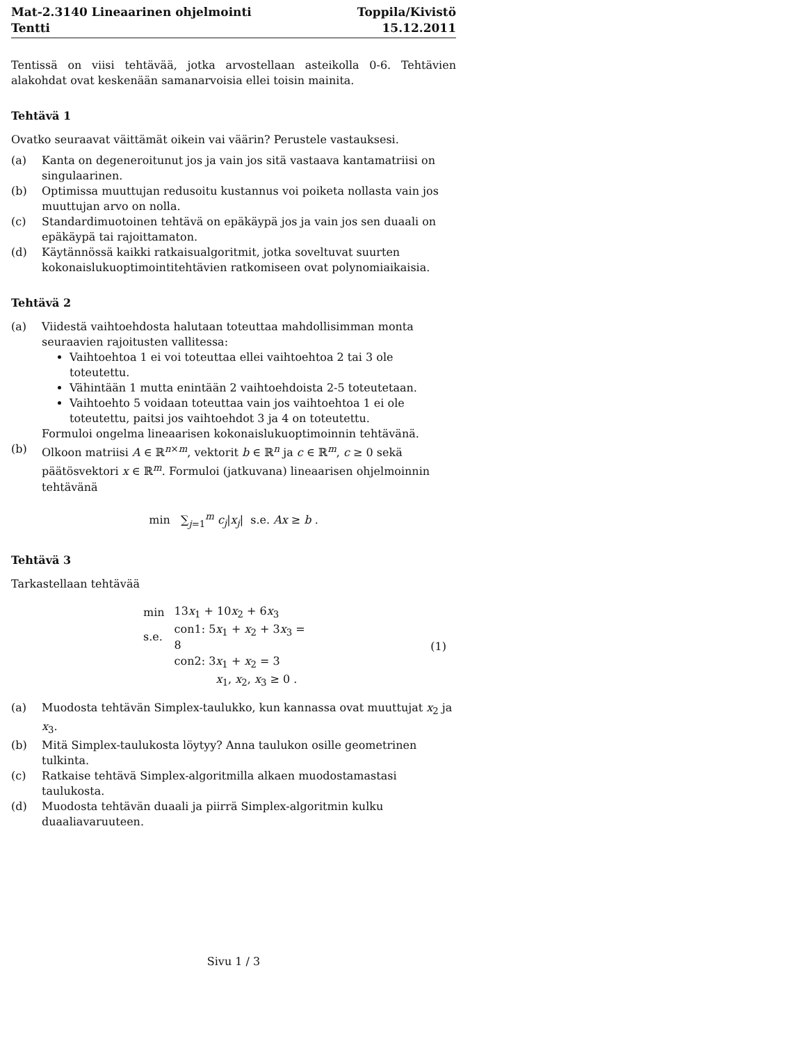Mat-2.3140 Lineaarinen ohjelmointi
Tentti
Toppila/Kivistö
15.12.2011
Tentissä on viisi tehtävää, jotka arvostellaan asteikolla 0-6. Tehtävien alakohdat ovat keskenään samanarvoisia ellei toisin mainita.
Tehtävä 1
Ovatko seuraavat väittämät oikein vai väärin? Perustele vastauksesi.
(a) Kanta on degeneroitunut jos ja vain jos sitä vastaava kantamatriisi on singulaarinen.
(b) Optimissa muuttujan redusoitu kustannus voi poiketa nollasta vain jos muuttujan arvo on nolla.
(c) Standardimuotoinen tehtävä on epäkäypä jos ja vain jos sen duaali on epäkäypä tai rajoittamaton.
(d) Käytännössä kaikki ratkaisualgoritmit, jotka soveltuvat suurten kokonaislukuoptimointitehtävien ratkomiseen ovat polynomiaikaisia.
Tehtävä 2
(a) Viidestä vaihtoehdosta halutaan toteuttaa mahdollisimman monta seuraavien rajoitusten vallitessa:
Vaihtoehtoa 1 ei voi toteuttaa ellei vaihtoehtoa 2 tai 3 ole toteutettu.
Vähintään 1 mutta enintään 2 vaihtoehdoista 2-5 toteutetaan.
Vaihtoehto 5 voidaan toteuttaa vain jos vaihtoehtoa 1 ei ole toteutettu, paitsi jos vaihtoehdot 3 ja 4 on toteutettu.
Formuloi ongelma lineaarisen kokonaislukuoptimoinnin tehtävänä.
(b) Olkoon matriisi A ∈ ℝ<sup>n×m</sup>, vektorit b ∈ ℝ<sup>n</sup> ja c ∈ ℝ<sup>m</sup>, c ≥ 0 sekä päätösvektori x ∈ ℝ<sup>m</sup>. Formuloi (jatkuvana) lineaarisen ohjelmoinnin tehtävänä
min ∑<sub>j=1</sub><sup>m</sup> c<sub>j</sub>|x<sub>j</sub>| s.e. Ax ≥ b .
Tehtävä 3
Tarkastellaan tehtävää
| min | 13 x<sub>1</sub> + 10 x<sub>2</sub> + 6 x<sub>3</sub> | (1) |
| s.e. | con1: 5 x<sub>1</sub> + x<sub>2</sub> + 3 x<sub>3</sub> = 8 | |
| | con2: 3 x<sub>1</sub> + x<sub>2</sub> = 3 | |
| | x<sub>1</sub>, x<sub>2</sub>, x<sub>3</sub> ≥ 0 . | |
(a) Muodosta tehtävän Simplex-taulukko, kun kannassa ovat muuttujat x<sub>2</sub> ja x<sub>3</sub>.
(b) Mitä Simplex-taulukosta löytyy? Anna taulukon osille geometrinen tulkinta.
(c) Ratkaise tehtävä Simplex-algoritmilla alkaen muodostamastasi taulukosta.
(d) Muodosta tehtävän duaali ja piirrä Simplex-algoritmin kulku duaaliavaruuteen.
Sivu 1 / 3